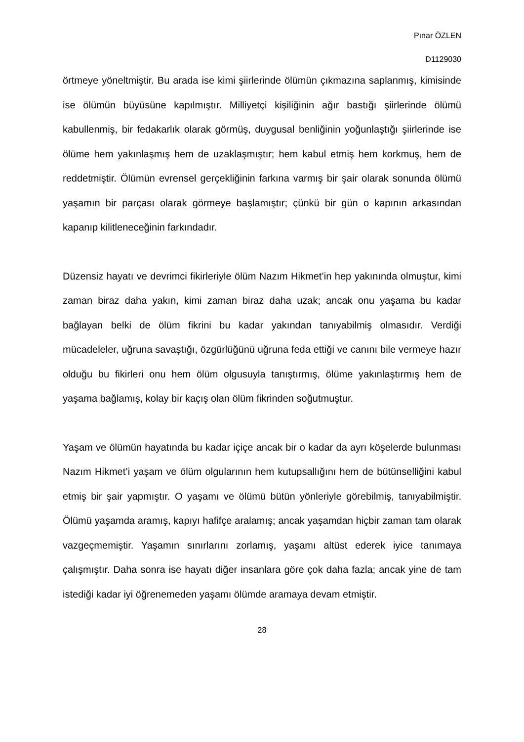Pınar ÖZLEN
D1129030
örtmeye yöneltmiştir. Bu arada ise kimi şiirlerinde ölümün çıkmazına saplanmış, kimisinde ise ölümün büyüsüne kapılmıştır. Milliyetçi kişiliğinin ağır bastığı şiirlerinde ölümü kabullenmiş, bir fedakarlık olarak görmüş, duygusal benliğinin yoğunlaştığı şiirlerinde ise ölüme hem yakınlaşmış hem de uzaklaşmıştır; hem kabul etmiş hem korkmuş, hem de reddetmiştir. Ölümün evrensel gerçekliğinin farkına varmış bir şair olarak sonunda ölümü yaşamın bir parçası olarak görmeye başlamıştır; çünkü bir gün o kapının arkasından kapanıp kilitleneceğinin farkındadır.
Düzensiz hayatı ve devrimci fikirleriyle ölüm Nazım Hikmet’in hep yakınında olmuştur, kimi zaman biraz daha yakın, kimi zaman biraz daha uzak; ancak onu yaşama bu kadar bağlayan belki de ölüm fikrini bu kadar yakından tanıyabilmiş olmasıdır. Verdiği mücadeleler, uğruna savaştığı, özgürlüğünü uğruna feda ettiği ve canını bile vermeye hazır olduğu bu fikirleri onu hem ölüm olgusuyla tanıştırmış, ölüme yakınlaştırmış hem de yaşama bağlamış, kolay bir kaçış olan ölüm fikrinden soğutmuştur.
Yaşam ve ölümün hayatında bu kadar içiçe ancak bir o kadar da ayrı köşelerde bulunması Nazım Hikmet’i yaşam ve ölüm olgularının hem kutupsallığını hem de bütünselliğini kabul etmiş bir şair yapmıştır. O yaşamı ve ölümü bütün yönleriyle görebilmiş, tanıyabilmiştir. Ölümü yaşamda aramış, kapıyı hafifçe aralamış; ancak yaşamdan hiçbir zaman tam olarak vazgeçmemiştir. Yaşamın sınırlarını zorlamış, yaşamı altüst ederek iyice tanımaya çalışmıştır. Daha sonra ise hayatı diğer insanlara göre çok daha fazla; ancak yine de tam istediği kadar iyi öğrenemeden yaşamı ölümde aramaya devam etmiştir.
28